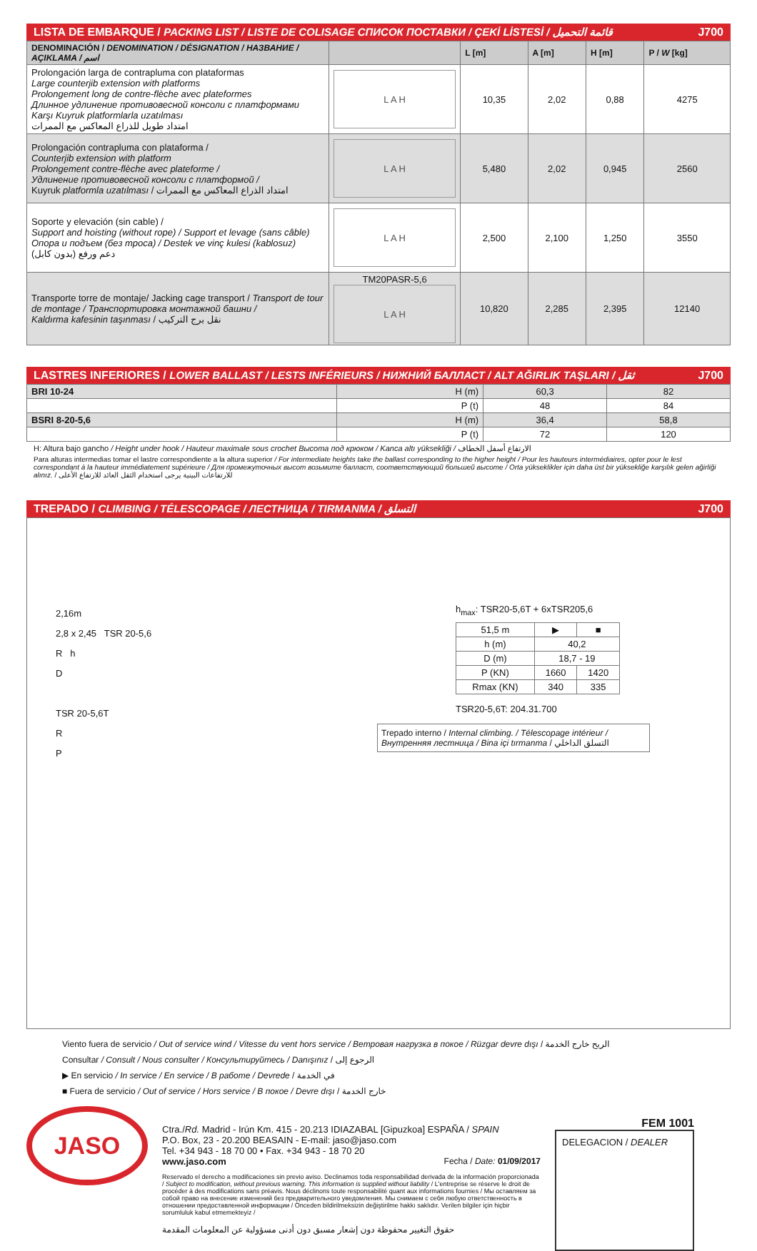LISTA DE EMBARQUE / PACKING LIST / LISTE DE COLISAGE СПИСОК ПОСТАВКИ / ÇEKİ LİSTESİ / قائمة التحميل J700
| DENOMINACIÓN / DENOMINATION / DÉSIGNATION / НАЗВАНИЕ / AÇIKLAMA / اسم | | L [m] | A [m] | H [m] | P / W [kg] |
| --- | --- | --- | --- | --- | --- |
| Prolongación larga de contrapluma con plataformas Large counterjib extension with platforms Prolongement long de contre-flèche avec plateformes Длинное удлинение противовесной консоли с платформами Karşı Kuyruk platformlarla uzatılması امتداد طويل للذراع المعاكس مع الممرات | L A H | 10,35 | 2,02 | 0,88 | 4275 |
| Prolongación contrapluma con plataforma / Counterjib extension with platform Prolongement contre-flèche avec plateforme / Удлинение противовесной консоли с платформой / Kuyruk platformla uzatılması / امتداد الذراع المعاكس مع الممرات | L A H | 5,480 | 2,02 | 0,945 | 2560 |
| Soporte y elevación (sin cable) / Support and hoisting (without rope) / Support et levage (sans câble) Опора и подъем (без троса) / Destek ve vinç kulesi (kablosuz) دعم ورفع (بدون كابل) | L A H | 2,500 | 2,100 | 1,250 | 3550 |
| Transporte torre de montaje/ Jacking cage transport / Transport de tour de montage / Транспортировка монтажной башни / Kaldırma kafesinin taşınması / نقل برج التركيب | TM20PASR-5,6 L A H | 10,820 | 2,285 | 2,395 | 12140 |
LASTRES INFERIORES / LOWER BALLAST / LESTS INFÉRIEURS / НИЖНИЙ БАЛЛАСТ / ALT AĞIRLIK TAŞLARI / ثقل J700
| BRI 10-24 | H (m) | 60,3 | 82 |
| | P (t) | 48 | 84 |
| BSRI 8-20-5,6 | H (m) | 36,4 | 58,8 |
| | P (t) | 72 | 120 |
H: Altura bajo gancho / Height under hook / Hauteur maximale sous crochet Высота под крюком / Kanca altı yüksekliği / الارتفاع أسفل الخطاف
Para alturas intermedias tomar el lastre correspondiente a la altura superior / For intermediate heights take the ballast corresponding to the higher height / Pour les hauteurs intermédiaires, opter pour le lest correspondant à la hauteur immédiatement supérieure / Для промежуточных высот возьмите балласт, соответствующий большей высоте / Orta yükseklikler için daha üst bir yüksekliğe karşılık gelen ağirliği alınız. / للارتفاعات البينية يرجى استخدام الثقل العائد للارتفاع الأعلى
TREPADO / CLIMBING / TÉLESCOPAGE / ЛЕСТНИЦА / TIRMANMA / التسلق J700
2,16m
2,8 x 2,45 TSR 20-5,6
R h
D
TSR 20-5,6T
R
P
h<sub>max</sub>: TSR20-5,6T + 6xTSR205,6
| 51,5 m | ▶ | ■ |
| h (m) | 40,2 | |
| D (m) | 18,7 - 19 | |
| P (KN) | 1660 | 1420 |
| Rmax (KN) | 340 | 335 |
TSR20-5,6T: 204.31.700
Trepado interno / Internal climbing. / Télescopage intérieur / Внутренняя лестница / Bina içi tırmanma / التسلق الداخلي
Viento fuera de servicio / Out of service wind / Vitesse du vent hors service / Ветровая нагрузка в покое / Rüzgar devre dışı / الريح خارج الخدمة
Consultar / Consult / Nous consulter / Консультируйтесь / Danışınız / الرجوع إلى
▶ En servicio / In service / En service / В работе / Devrede / في الخدمة
■ Fuera de servicio / Out of service / Hors service / В покое / Devre dışı / خارج الخدمة
JASO
Ctra./Rd. Madrid - Irún Km. 415 - 20.213 IDIAZABAL [Gipuzkoa] ESPAÑA / SPAIN
P.O. Box, 23 - 20.200 BEASAIN - E-mail: jaso@jaso.com
Tel. +34 943 - 18 70 00 • Fax. +34 943 - 18 70 20
www.jaso.com Fecha / Date: 01/09/2017
Reservado el derecho a modificaciones sin previo aviso. Declinamos toda responsabilidad derivada de la información proporcionada / Subject to modification, without previous warning. This information is supplied without liability / L'entreprise se réserve le droit de procéder à des modifications sans préavis. Nous déclinons toute responsabilité quant aux informations fournies / Мы оставляем за собой право на внесение изменений без предварительного уведомления. Мы снимаем с себя любую ответственность в отношении предоставленной информации / Önceden bildirilmeksizin değiştirilme hakkı saklıdır. Verilen bilgiler için hiçbir sorumluluk kabul etmemekteyiz /
حقوق التغيير محفوظة دون إشعار مسبق دون أدنى مسؤولية عن المعلومات المقدمة
FEM 1001
DELEGACION / DEALER